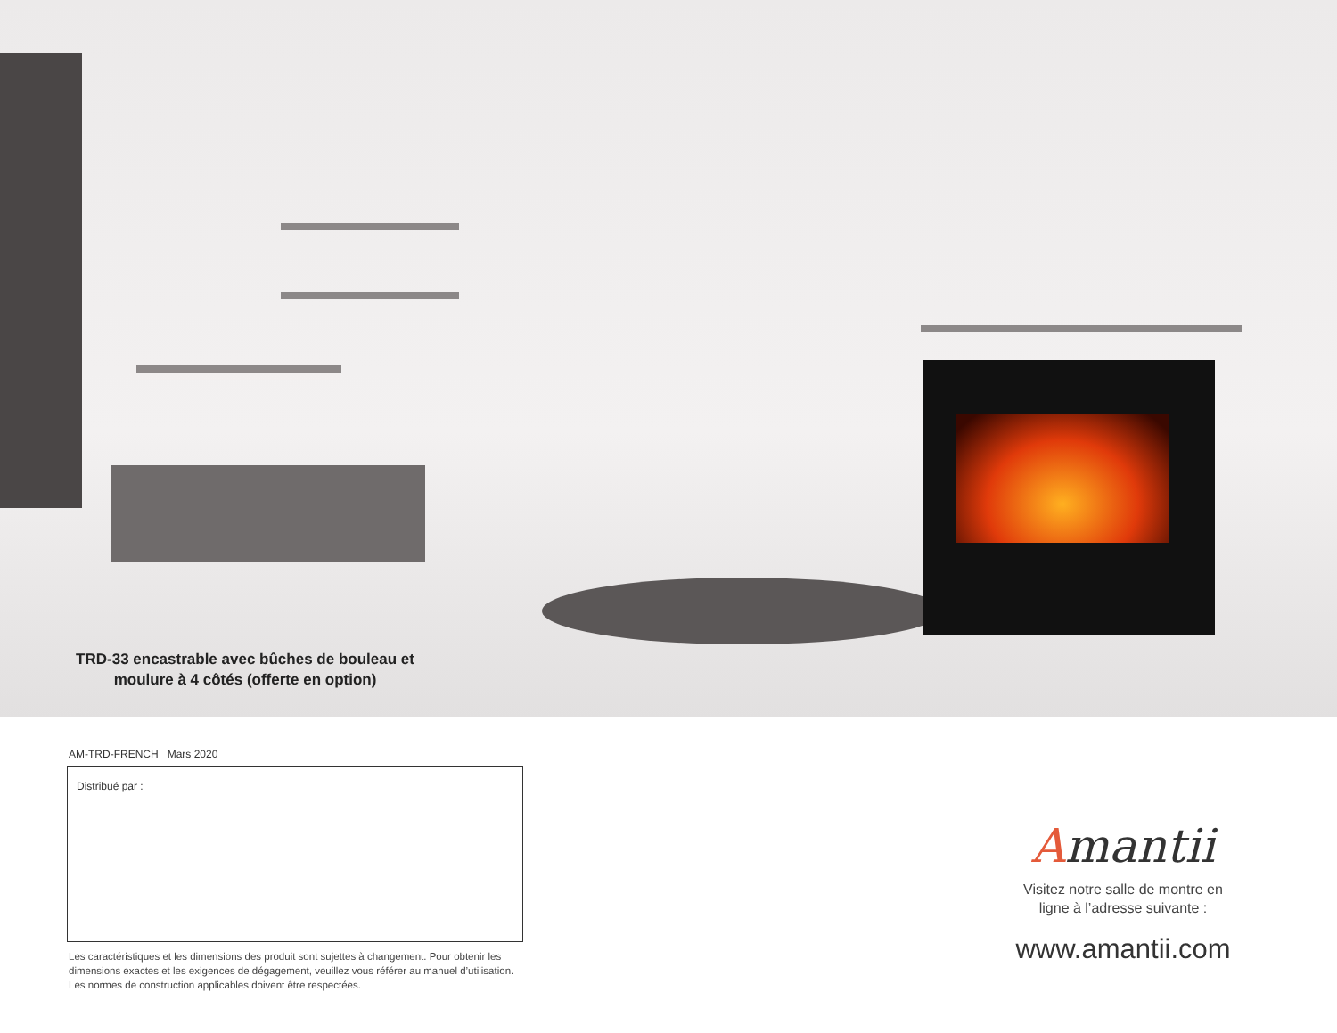TRD-33 encastrable avec bûches de bouleau et moulure à 4 côtés (offerte en option)
AM-TRD-FRENCH Mars 2020
Distribué par :
Les caractéristiques et les dimensions des produit sont sujettes à changement. Pour obtenir les dimensions exactes et les exigences de dégagement, veuillez vous référer au manuel d’utilisation. Les normes de construction applicables doivent être respectées.
Amantii
Visitez notre salle de montre en
ligne à l’adresse suivante :
www.amantii.com